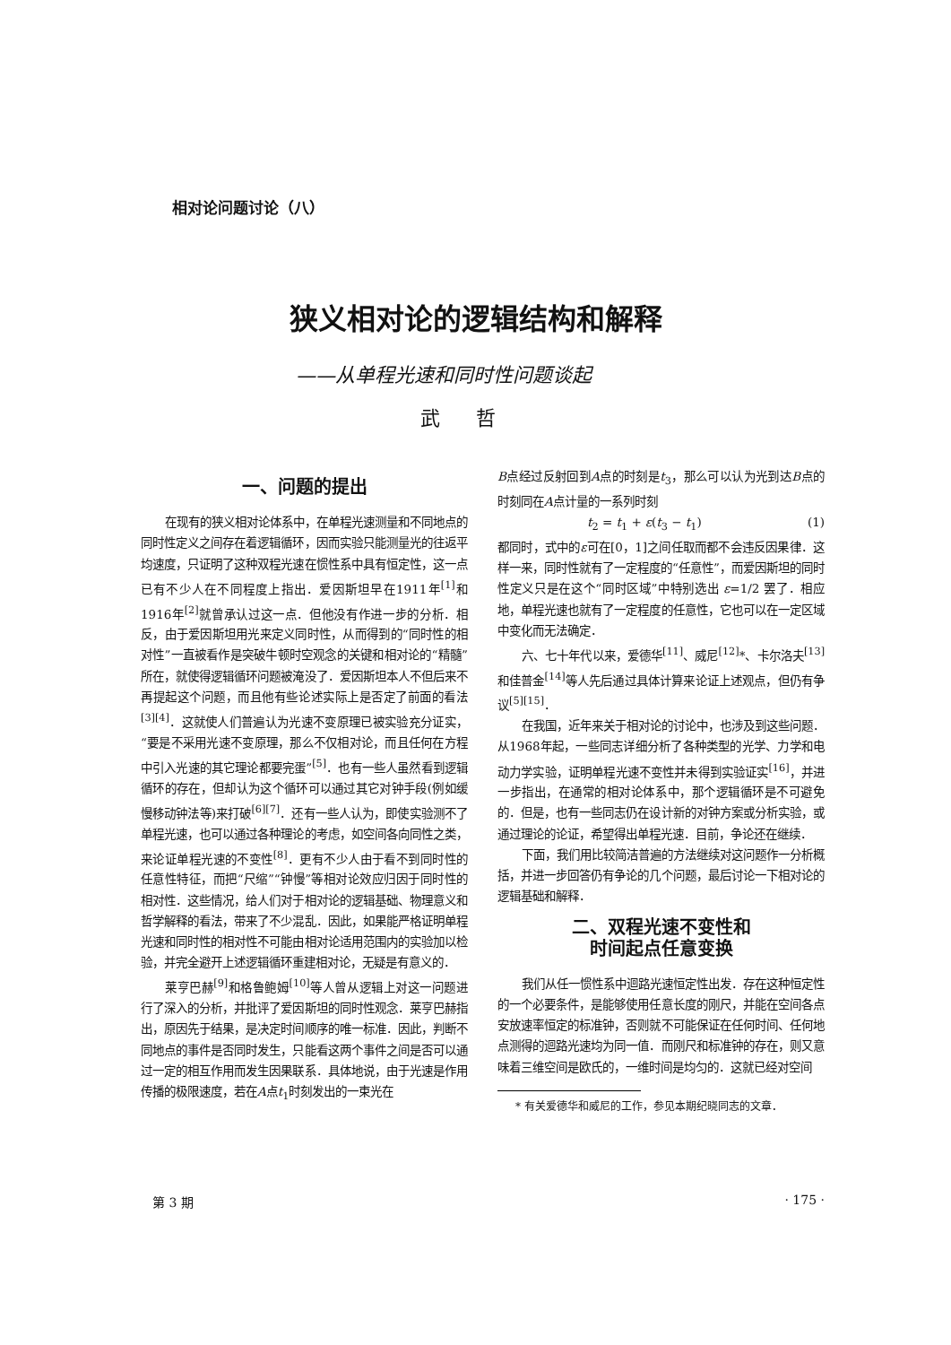相对论问题讨论（八）
狭义相对论的逻辑结构和解释
——从单程光速和同时性问题谈起
武哲
一、问题的提出
在现有的狭义相对论体系中，在单程光速测量和不同地点的同时性定义之间存在着逻辑循环，因而实验只能测量光的往返平均速度，只证明了这种双程光速在惯性系中具有恒定性，这一点已有不少人在不同程度上指出．爱因斯坦早在1911年<sup>[1]</sup>和1916年<sup>[2]</sup>就曾承认过这一点．但他没有作进一步的分析．相反，由于爱因斯坦用光来定义同时性，从而得到的“同时性的相对性”一直被看作是突破牛顿时空观念的关键和相对论的“精髓”所在，就使得逻辑循环问题被淹没了．爱因斯坦本人不但后来不再提起这个问题，而且他有些论述实际上是否定了前面的看法<sup>[3][4]</sup>．这就使人们普遍认为光速不变原理已被实验充分证实，“要是不采用光速不变原理，那么不仅相对论，而且任何在方程中引入光速的其它理论都要完蛋”<sup>[5]</sup>．也有一些人虽然看到逻辑循环的存在，但却认为这个循环可以通过其它对钟手段(例如缓慢移动钟法等)来打破<sup>[6][7]</sup>．还有一些人认为，即使实验测不了单程光速，也可以通过各种理论的考虑，如空间各向同性之类，来论证单程光速的不变性<sup>[8]</sup>．更有不少人由于看不到同时性的任意性特征，而把“尺缩”“钟慢”等相对论效应归因于同时性的相对性．这些情况，给人们对于相对论的逻辑基础、物理意义和哲学解释的看法，带来了不少混乱．因此，如果能严格证明单程光速和同时性的相对性不可能由相对论适用范围内的实验加以检验，并完全避开上述逻辑循环重建相对论，无疑是有意义的．
莱亨巴赫<sup>[9]</sup>和格鲁鲍姆<sup>[10]</sup>等人曾从逻辑上对这一问题进行了深入的分析，并批评了爱因斯坦的同时性观念．莱亨巴赫指出，原因先于结果，是决定时间顺序的唯一标准．因此，判断不同地点的事件是否同时发生，只能看这两个事件之间是否可以通过一定的相互作用而发生因果联系．具体地说，由于光速是作用传播的极限速度，若在A点t<sub>1</sub>时刻发出的一束光在
B点经过反射回到A点的时刻是t<sub>3</sub>，那么可以认为光到达B点的时刻同在A点计量的一系列时刻
t<sub>2</sub> = t<sub>1</sub> + ε(t<sub>3</sub> − t<sub>1</sub>) (1)
都同时，式中的ε可在[0，1]之间任取而都不会违反因果律．这样一来，同时性就有了一定程度的“任意性”，而爱因斯坦的同时性定义只是在这个“同时区域”中特别选出 ε=1/2 罢了．相应地，单程光速也就有了一定程度的任意性，它也可以在一定区域中变化而无法确定．
六、七十年代以来，爱德华<sup>[11]</sup>、威尼<sup>[12]</sup>*、卡尔洛夫<sup>[13]</sup>和佳普金<sup>[14]</sup>等人先后通过具体计算来论证上述观点，但仍有争议<sup>[5][15]</sup>．
在我国，近年来关于相对论的讨论中，也涉及到这些问题．从1968年起，一些同志详细分析了各种类型的光学、力学和电动力学实验，证明单程光速不变性并未得到实验证实<sup>[16]</sup>，并进一步指出，在通常的相对论体系中，那个逻辑循环是不可避免的．但是，也有一些同志仍在设计新的对钟方案或分析实验，或通过理论的论证，希望得出单程光速．目前，争论还在继续．
下面，我们用比较简洁普遍的方法继续对这问题作一分析概括，并进一步回答仍有争论的几个问题，最后讨论一下相对论的逻辑基础和解释．
二、双程光速不变性和
时间起点任意变换
我们从任一惯性系中迴路光速恒定性出发．存在这种恒定性的一个必要条件，是能够使用任意长度的刚尺，并能在空间各点安放速率恒定的标准钟，否则就不可能保证在任何时间、任何地点测得的迴路光速均为同一值．而刚尺和标准钟的存在，则又意味着三维空间是欧氏的，一维时间是均匀的．这就已经对空间
* 有关爱德华和威尼的工作，参见本期纪晓同志的文章．
第 3 期 · 175 ·